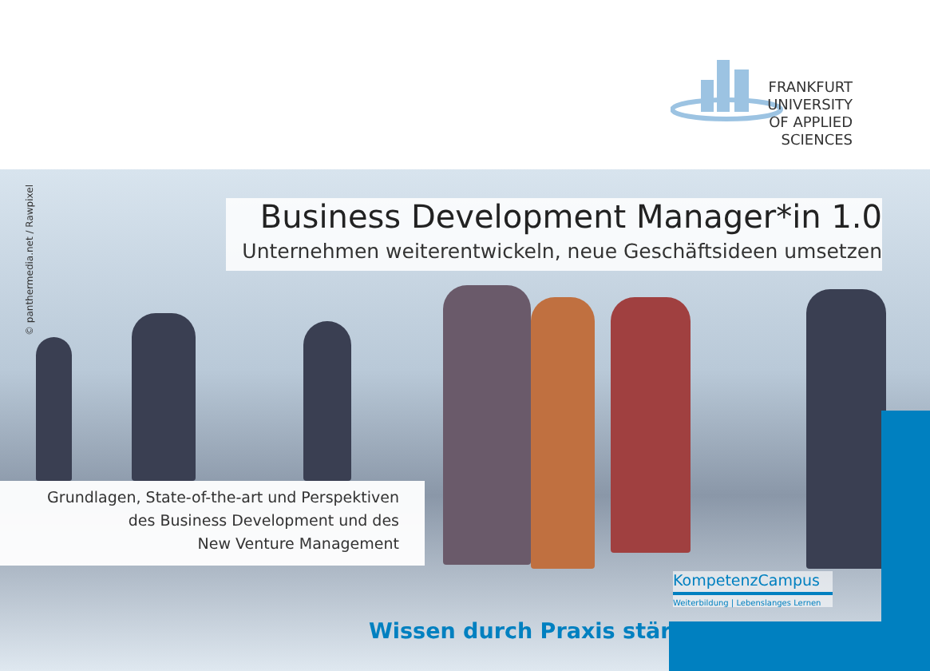FRANKFURT
UNIVERSITY
OF APPLIED SCIENCES
© panthermedia.net / Rawpixel
Business Development Manager*in 1.0
Unternehmen weiterentwickeln, neue Geschäftsideen umsetzen
Grundlagen, State-of-the-art und Perspektiven
des Business Development und des
New Venture Management
KompetenzCampus
Weiterbildung | Lebenslanges Lernen
Wissen durch Praxis stärkt